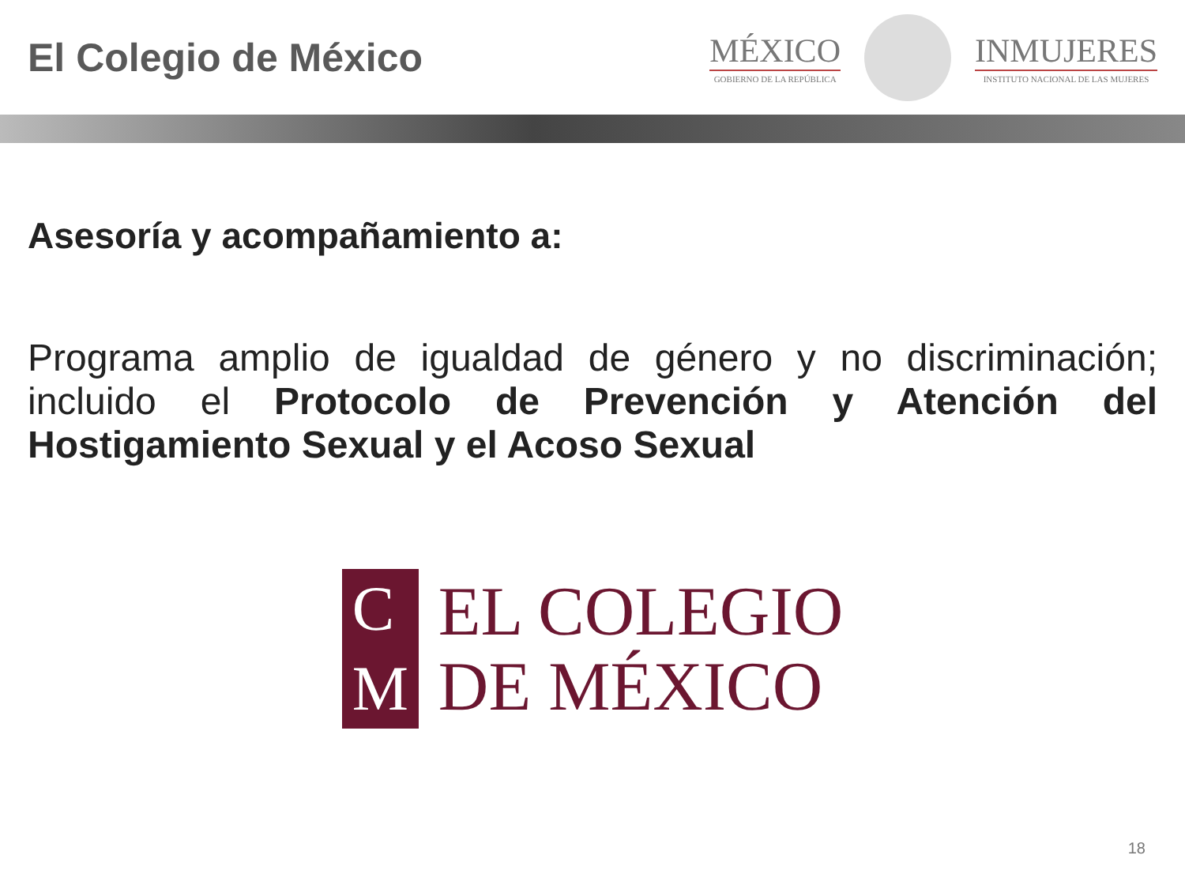El Colegio de México
MÉXICO
GOBIERNO DE LA REPÚBLICA
INMUJERES
INSTITUTO NACIONAL DE LAS MUJERES
Asesoría y acompañamiento a:
Programa amplio de igualdad de género y no discriminación; incluido el Protocolo de Prevención y Atención del Hostigamiento Sexual y el Acoso Sexual
C
M
EL COLEGIO
DE MÉXICO
18